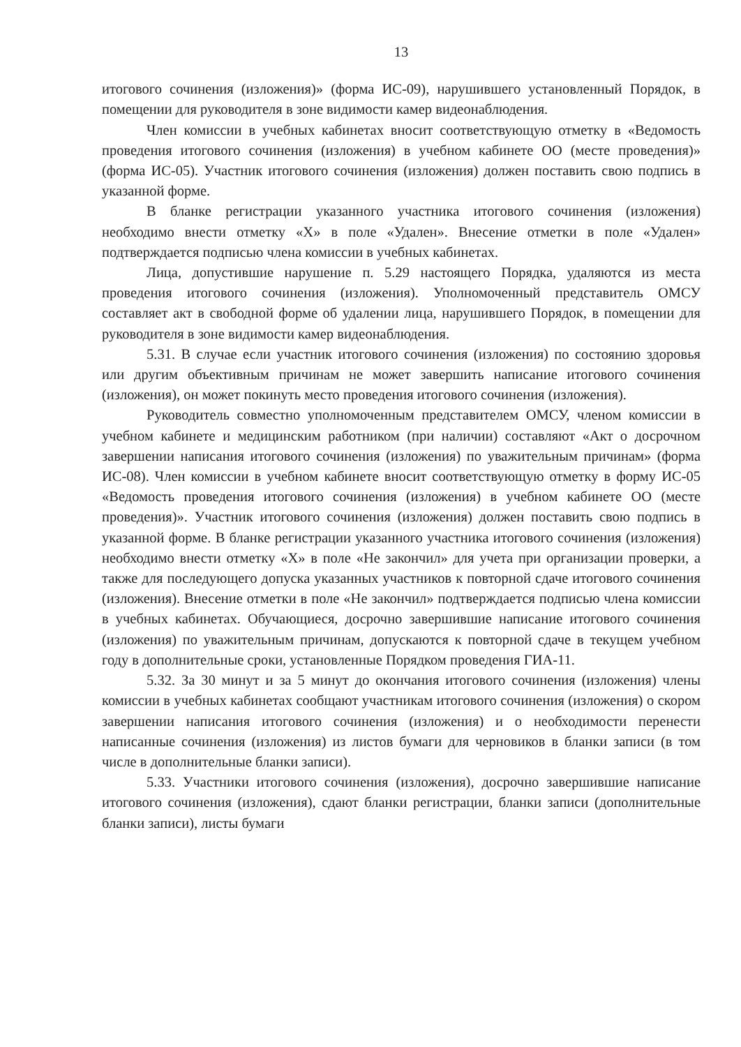13
итогового сочинения (изложения)» (форма ИС-09), нарушившего установленный Порядок, в помещении для руководителя в зоне видимости камер видеонаблюдения.
Член комиссии в учебных кабинетах вносит соответствующую отметку в «Ведомость проведения итогового сочинения (изложения) в учебном кабинете ОО (месте проведения)» (форма ИС-05). Участник итогового сочинения (изложения) должен поставить свою подпись в указанной форме.
В бланке регистрации указанного участника итогового сочинения (изложения) необходимо внести отметку «X» в поле «Удален». Внесение отметки в поле «Удален» подтверждается подписью члена комиссии в учебных кабинетах.
Лица, допустившие нарушение п. 5.29 настоящего Порядка, удаляются из места проведения итогового сочинения (изложения). Уполномоченный представитель ОМСУ составляет акт в свободной форме об удалении лица, нарушившего Порядок, в помещении для руководителя в зоне видимости камер видеонаблюдения.
5.31. В случае если участник итогового сочинения (изложения) по состоянию здоровья или другим объективным причинам не может завершить написание итогового сочинения (изложения), он может покинуть место проведения итогового сочинения (изложения).
Руководитель совместно уполномоченным представителем ОМСУ, членом комиссии в учебном кабинете и медицинским работником (при наличии) составляют «Акт о досрочном завершении написания итогового сочинения (изложения) по уважительным причинам» (форма ИС-08). Член комиссии в учебном кабинете вносит соответствующую отметку в форму ИС-05 «Ведомость проведения итогового сочинения (изложения) в учебном кабинете ОО (месте проведения)». Участник итогового сочинения (изложения) должен поставить свою подпись в указанной форме. В бланке регистрации указанного участника итогового сочинения (изложения) необходимо внести отметку «X» в поле «Не закончил» для учета при организации проверки, а также для последующего допуска указанных участников к повторной сдаче итогового сочинения (изложения). Внесение отметки в поле «Не закончил» подтверждается подписью члена комиссии в учебных кабинетах. Обучающиеся, досрочно завершившие написание итогового сочинения (изложения) по уважительным причинам, допускаются к повторной сдаче в текущем учебном году в дополнительные сроки, установленные Порядком проведения ГИА-11.
5.32. За 30 минут и за 5 минут до окончания итогового сочинения (изложения) члены комиссии в учебных кабинетах сообщают участникам итогового сочинения (изложения) о скором завершении написания итогового сочинения (изложения) и о необходимости перенести написанные сочинения (изложения) из листов бумаги для черновиков в бланки записи (в том числе в дополнительные бланки записи).
5.33. Участники итогового сочинения (изложения), досрочно завершившие написание итогового сочинения (изложения), сдают бланки регистрации, бланки записи (дополнительные бланки записи), листы бумаги